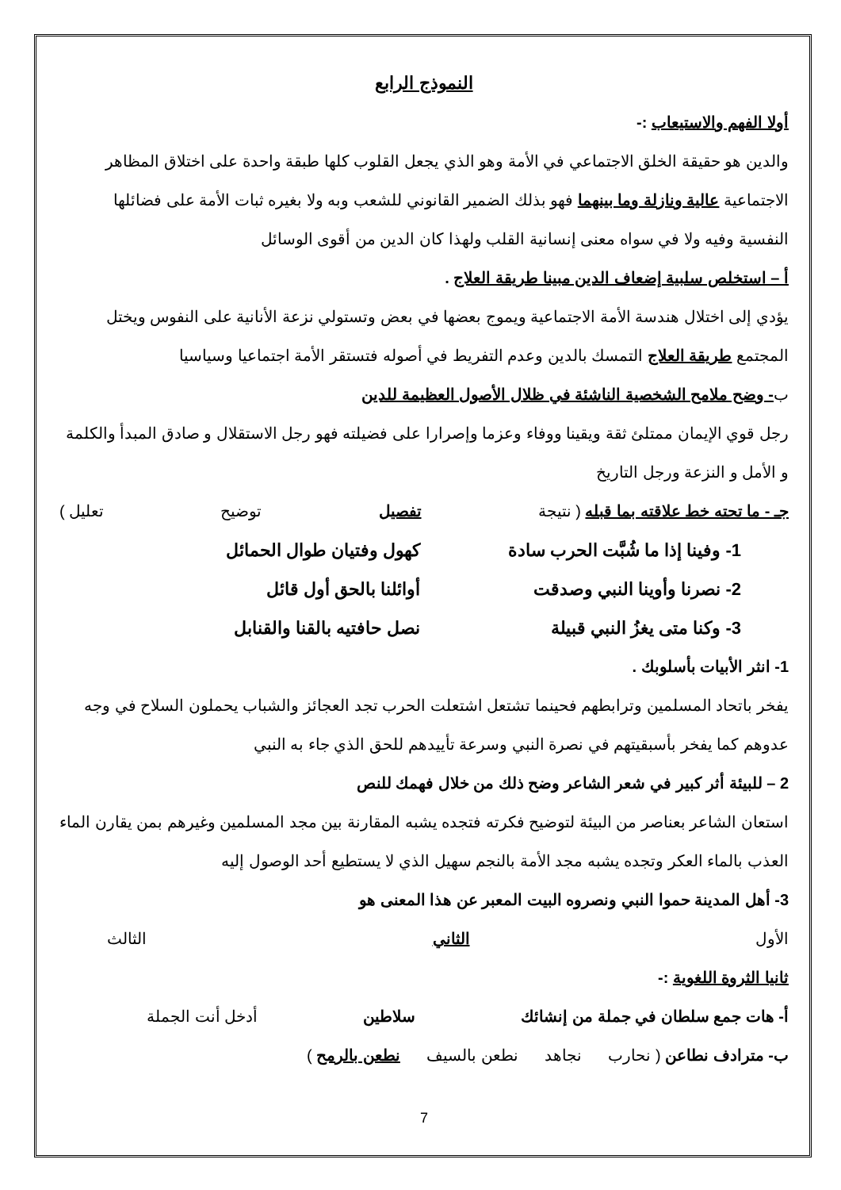النموذج الرابع
أولا الفهم والاستيعاب :-
والدين هو حقيقة الخلق الاجتماعي في الأمة وهو الذي يجعل القلوب كلها طبقة واحدة على اختلاق المظاهر الاجتماعية عالية ونازلة وما بينهما فهو بذلك الضمير القانوني للشعب وبه ولا بغيره ثبات الأمة على فضائلها النفسية وفيه ولا في سواه معنى إنسانية القلب ولهذا كان الدين من أقوى الوسائل
أ – استخلص سلبية إضعاف الدين مبينا طريقة العلاج .
يؤدي إلى اختلال هندسة الأمة الاجتماعية ويموج بعضها في بعض وتستولي نزعة الأنانية على النفوس ويختل المجتمع طريقة العلاج التمسك بالدين وعدم التفريط في أصوله فتستقر الأمة اجتماعيا وسياسيا
ب- وضح ملامح الشخصية الناشئة في ظلال الأصول العظيمة للدين
رجل قوي الإيمان ممتلئ ثقة ويقينا ووفاء وعزما وإصرارا على فضيلته فهو رجل الاستقلال و صادق المبدأ والكلمة و الأمل و النزعة ورجل التاريخ
جـ - ما تحته خط علاقته بما قبله ( نتيجة تفصيل توضيح تعليل )
1- وفينا إذا ما شُبَّت الحرب سادة كهول وفتيان طوال الحمائل
2- نصرنا وأوينا النبي وصدقت أوائلنا بالحق أول قائل
3- وكنا متى يغزُ النبي قبيلة نصل حافتيه بالقنا والقنابل
1- انثر الأبيات بأسلوبك .
يفخر باتحاد المسلمين وترابطهم فحينما تشتعل اشتعلت الحرب تجد العجائز والشباب يحملون السلاح في وجه عدوهم كما يفخر بأسبقيتهم في نصرة النبي وسرعة تأييدهم للحق الذي جاء به النبي
2 – للبيئة أثر كبير في شعر الشاعر وضح ذلك من خلال فهمك للنص
استعان الشاعر بعناصر من البيئة لتوضيح فكرته فتجده يشبه المقارنة بين مجد المسلمين وغيرهم بمن يقارن الماء العذب بالماء العكر وتجده يشبه مجد الأمة بالنجم سهيل الذي لا يستطيع أحد الوصول إليه
3- أهل المدينة حموا النبي ونصروه البيت المعبر عن هذا المعنى هو
الأول الثاني الثالث
ثانيا الثروة اللغوية :-
أ- هات جمع سلطان في جملة من إنشائك سلاطين أدخل أنت الجملة
ب- مترادف نطاعن ( نحارب نجاهد نطعن بالسيف نطعن بالرمح )
7